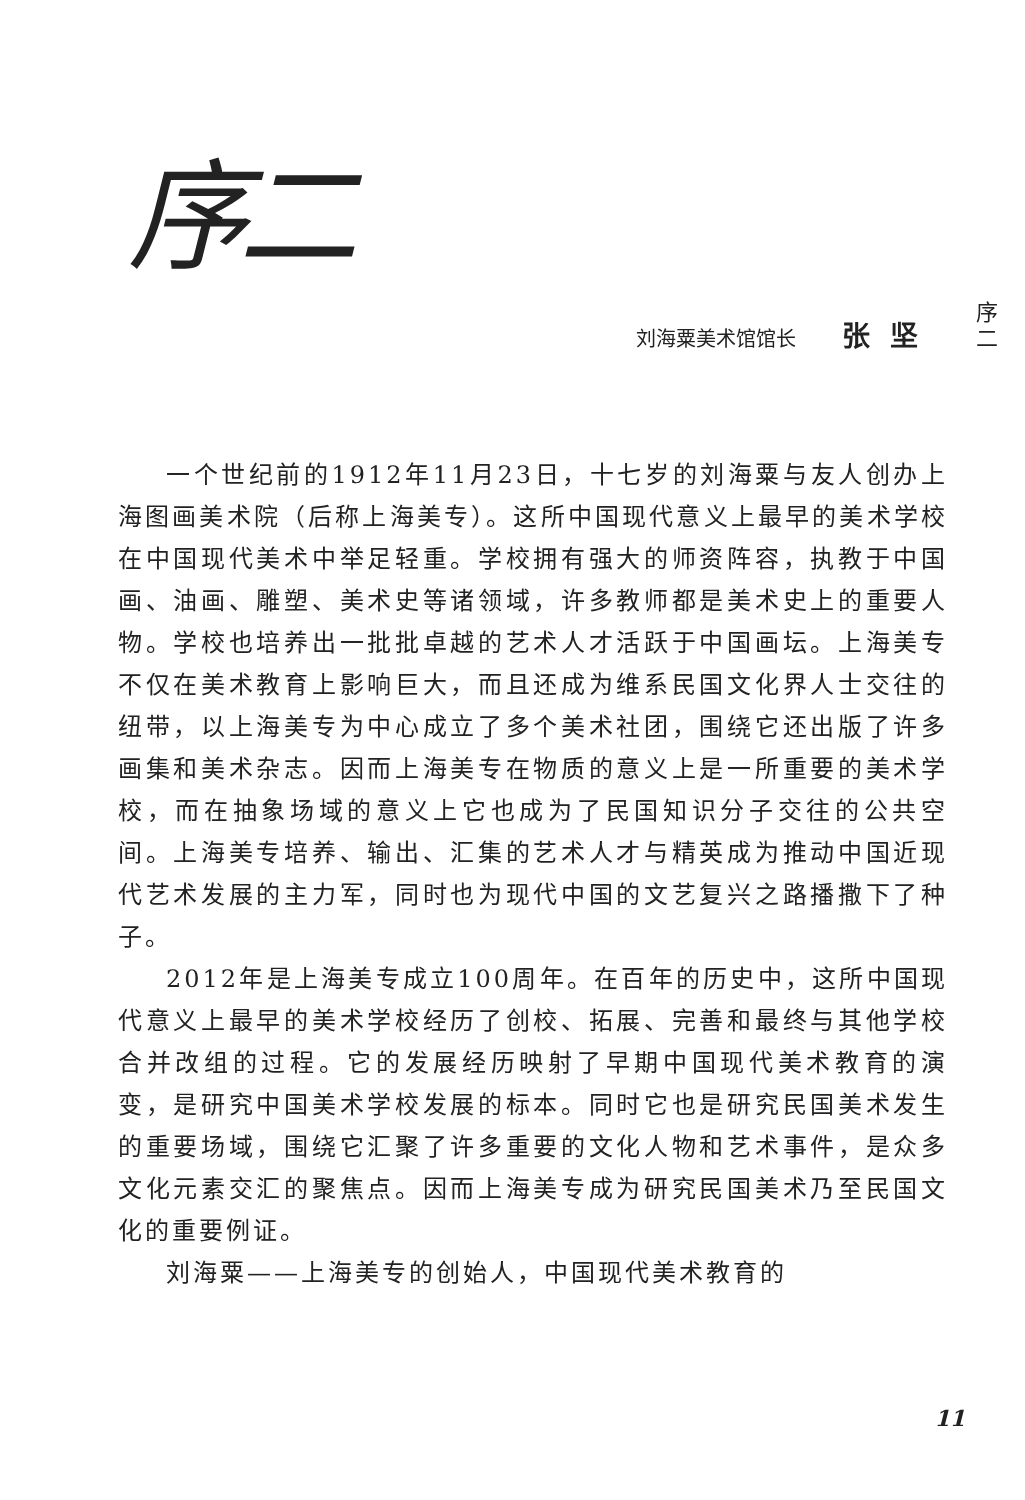序二
刘海粟美术馆馆长 张坚
一个世纪前的1912年11月23日，十七岁的刘海粟与友人创办上海图画美术院（后称上海美专）。这所中国现代意义上最早的美术学校在中国现代美术中举足轻重。学校拥有强大的师资阵容，执教于中国画、油画、雕塑、美术史等诸领域，许多教师都是美术史上的重要人物。学校也培养出一批批卓越的艺术人才活跃于中国画坛。上海美专不仅在美术教育上影响巨大，而且还成为维系民国文化界人士交往的纽带，以上海美专为中心成立了多个美术社团，围绕它还出版了许多画集和美术杂志。因而上海美专在物质的意义上是一所重要的美术学校，而在抽象场域的意义上它也成为了民国知识分子交往的公共空间。上海美专培养、输出、汇集的艺术人才与精英成为推动中国近现代艺术发展的主力军，同时也为现代中国的文艺复兴之路播撒下了种子。
2012年是上海美专成立100周年。在百年的历史中，这所中国现代意义上最早的美术学校经历了创校、拓展、完善和最终与其他学校合并改组的过程。它的发展经历映射了早期中国现代美术教育的演变，是研究中国美术学校发展的标本。同时它也是研究民国美术发生的重要场域，围绕它汇聚了许多重要的文化人物和艺术事件，是众多文化元素交汇的聚焦点。因而上海美专成为研究民国美术乃至民国文化的重要例证。
刘海粟——上海美专的创始人，中国现代美术教育的
序
二
11